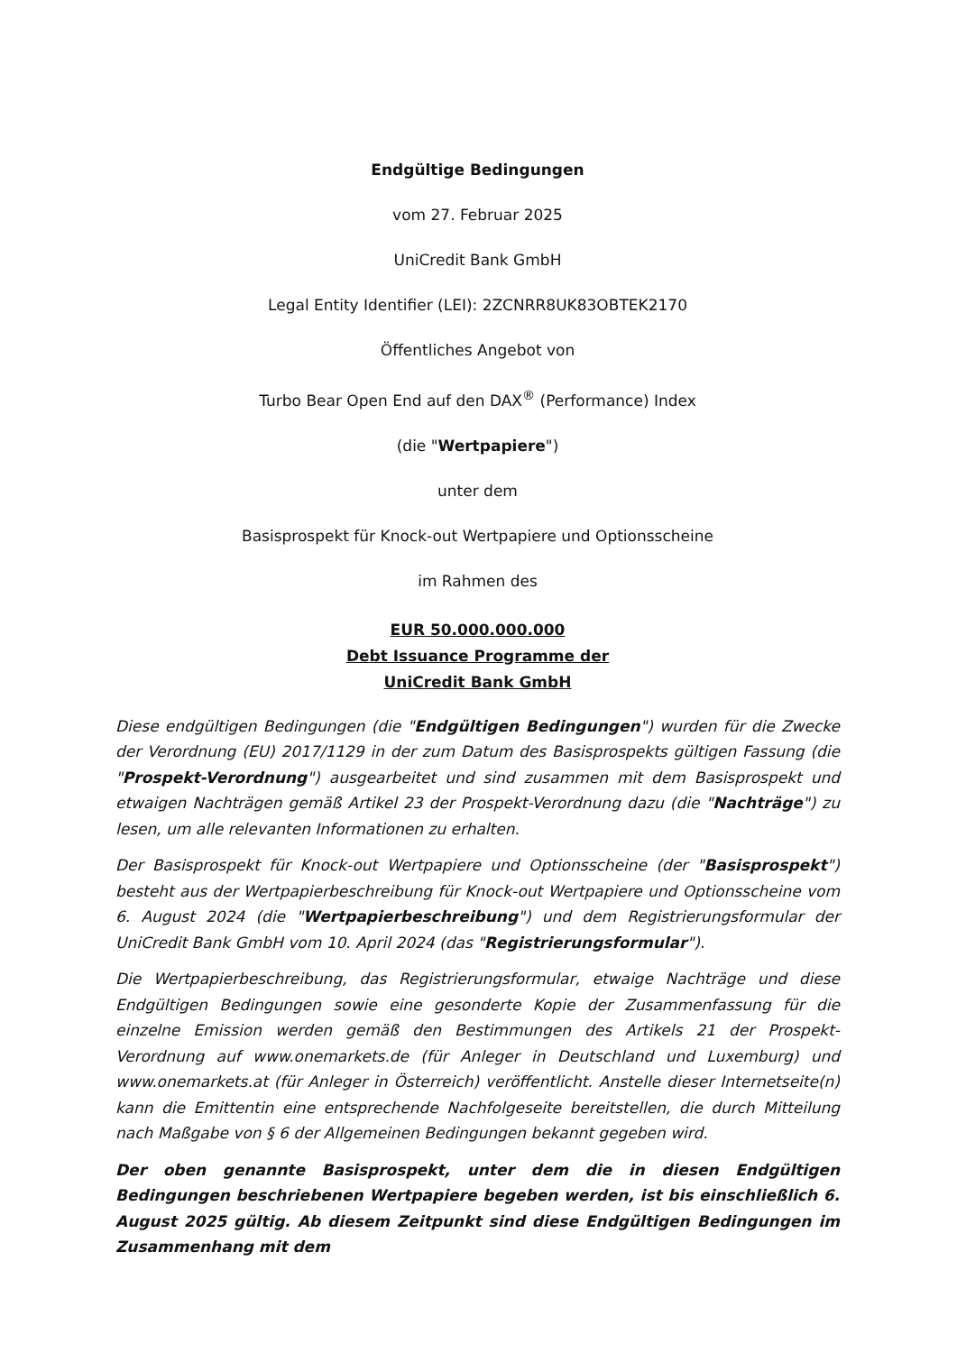Endgültige Bedingungen
vom 27. Februar 2025
UniCredit Bank GmbH
Legal Entity Identifier (LEI): 2ZCNRR8UK83OBTEK2170
Öffentliches Angebot von
Turbo Bear Open End auf den DAX<sup>®</sup> (Performance) Index
(die "Wertpapiere")
unter dem
Basisprospekt für Knock-out Wertpapiere und Optionsscheine
im Rahmen des
EUR 50.000.000.000
Debt Issuance Programme der
UniCredit Bank GmbH
Diese endgültigen Bedingungen (die "Endgültigen Bedingungen") wurden für die Zwecke der Verordnung (EU) 2017/1129 in der zum Datum des Basisprospekts gültigen Fassung (die "Prospekt-Verordnung") ausgearbeitet und sind zusammen mit dem Basisprospekt und etwaigen Nachträgen gemäß Artikel 23 der Prospekt-Verordnung dazu (die "Nachträge") zu lesen, um alle relevanten Informationen zu erhalten.
Der Basisprospekt für Knock-out Wertpapiere und Optionsscheine (der "Basisprospekt") besteht aus der Wertpapierbeschreibung für Knock-out Wertpapiere und Optionsscheine vom 6. August 2024 (die "Wertpapierbeschreibung") und dem Registrierungsformular der UniCredit Bank GmbH vom 10. April 2024 (das "Registrierungsformular").
Die Wertpapierbeschreibung, das Registrierungsformular, etwaige Nachträge und diese Endgültigen Bedingungen sowie eine gesonderte Kopie der Zusammenfassung für die einzelne Emission werden gemäß den Bestimmungen des Artikels 21 der Prospekt-Verordnung auf www.onemarkets.de (für Anleger in Deutschland und Luxemburg) und www.onemarkets.at (für Anleger in Österreich) veröffentlicht. Anstelle dieser Internetseite(n) kann die Emittentin eine entsprechende Nachfolgeseite bereitstellen, die durch Mitteilung nach Maßgabe von § 6 der Allgemeinen Bedingungen bekannt gegeben wird.
Der oben genannte Basisprospekt, unter dem die in diesen Endgültigen Bedingungen beschriebenen Wertpapiere begeben werden, ist bis einschließlich 6. August 2025 gültig. Ab diesem Zeitpunkt sind diese Endgültigen Bedingungen im Zusammenhang mit dem